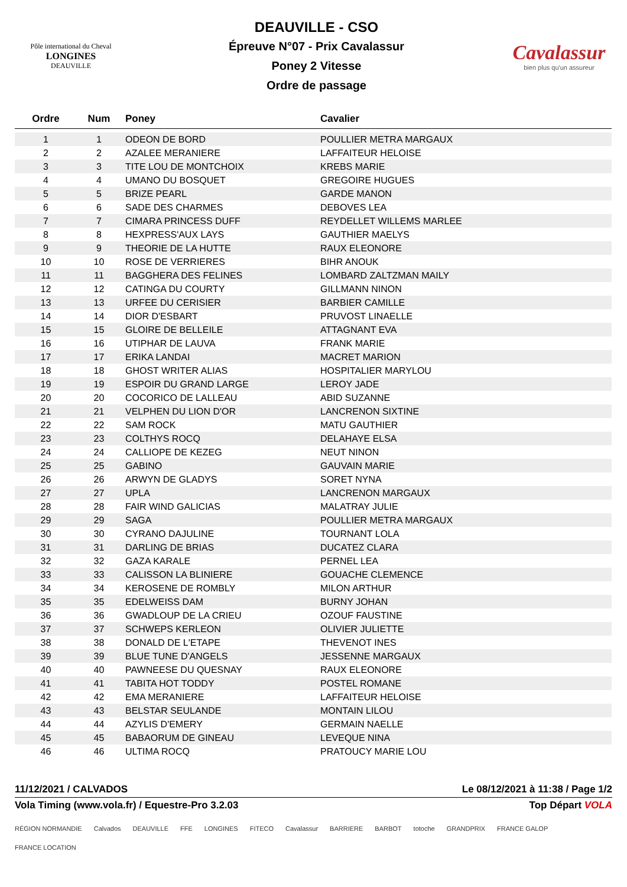Pôle international du Cheval
LONGINES
DEAUVILLE
DEAUVILLE - CSO
Épreuve N°07 - Prix Cavalassur
Poney 2 Vitesse
Ordre de passage
Cavalassur
bien plus qu'un assureur
| Ordre | Num | Poney | Cavalier |
| --- | --- | --- | --- |
| 1 | 1 | ODEON DE BORD | POULLIER METRA MARGAUX |
| 2 | 2 | AZALEE MERANIERE | LAFFAITEUR HELOISE |
| 3 | 3 | TITE LOU DE MONTCHOIX | KREBS MARIE |
| 4 | 4 | UMANO DU BOSQUET | GREGOIRE HUGUES |
| 5 | 5 | BRIZE PEARL | GARDE MANON |
| 6 | 6 | SADE DES CHARMES | DEBOVES LEA |
| 7 | 7 | CIMARA PRINCESS DUFF | REYDELLET WILLEMS MARLEE |
| 8 | 8 | HEXPRESS'AUX LAYS | GAUTHIER MAELYS |
| 9 | 9 | THEORIE DE LA HUTTE | RAUX ELEONORE |
| 10 | 10 | ROSE DE VERRIERES | BIHR ANOUK |
| 11 | 11 | BAGGHERA DES FELINES | LOMBARD ZALTZMAN MAILY |
| 12 | 12 | CATINGA DU COURTY | GILLMANN NINON |
| 13 | 13 | URFEE DU CERISIER | BARBIER CAMILLE |
| 14 | 14 | DIOR D'ESBART | PRUVOST LINAELLE |
| 15 | 15 | GLOIRE DE BELLEILE | ATTAGNANT EVA |
| 16 | 16 | UTIPHAR DE LAUVA | FRANK MARIE |
| 17 | 17 | ERIKA LANDAI | MACRET MARION |
| 18 | 18 | GHOST WRITER ALIAS | HOSPITALIER MARYLOU |
| 19 | 19 | ESPOIR DU GRAND LARGE | LEROY JADE |
| 20 | 20 | COCORICO DE LALLEAU | ABID SUZANNE |
| 21 | 21 | VELPHEN DU LION D'OR | LANCRENON SIXTINE |
| 22 | 22 | SAM ROCK | MATU GAUTHIER |
| 23 | 23 | COLTHYS ROCQ | DELAHAYE ELSA |
| 24 | 24 | CALLIOPE DE KEZEG | NEUT NINON |
| 25 | 25 | GABINO | GAUVAIN MARIE |
| 26 | 26 | ARWYN DE GLADYS | SORET NYNA |
| 27 | 27 | UPLA | LANCRENON MARGAUX |
| 28 | 28 | FAIR WIND GALICIAS | MALATRAY JULIE |
| 29 | 29 | SAGA | POULLIER METRA MARGAUX |
| 30 | 30 | CYRANO DAJULINE | TOURNANT LOLA |
| 31 | 31 | DARLING DE BRIAS | DUCATEZ CLARA |
| 32 | 32 | GAZA KARALE | PERNEL LEA |
| 33 | 33 | CALISSON LA BLINIERE | GOUACHE CLEMENCE |
| 34 | 34 | KEROSENE DE ROMBLY | MILON ARTHUR |
| 35 | 35 | EDELWEISS DAM | BURNY JOHAN |
| 36 | 36 | GWADLOUP DE LA CRIEU | OZOUF FAUSTINE |
| 37 | 37 | SCHWEPS KERLEON | OLIVIER JULIETTE |
| 38 | 38 | DONALD DE L'ETAPE | THEVENOT INES |
| 39 | 39 | BLUE TUNE D'ANGELS | JESSENNE MARGAUX |
| 40 | 40 | PAWNEESE DU QUESNAY | RAUX ELEONORE |
| 41 | 41 | TABITA HOT TODDY | POSTEL ROMANE |
| 42 | 42 | EMA MERANIERE | LAFFAITEUR HELOISE |
| 43 | 43 | BELSTAR SEULANDE | MONTAIN LILOU |
| 44 | 44 | AZYLIS D'EMERY | GERMAIN NAELLE |
| 45 | 45 | BABAORUM DE GINEAU | LEVEQUE NINA |
| 46 | 46 | ULTIMA ROCQ | PRATOUCY MARIE LOU |
11/12/2021 / CALVADOS Le 08/12/2021 à 11:38 / Page 1/2
Vola Timing (www.vola.fr) / Equestre-Pro 3.2.03 Top Départ VOLA
RÉGION NORMANDIE Calvados DEAUVILLE FFE LONGINES FITECO Cavalassur BARRIERE BARBOT totoche GRANDPRIX FRANCE GALOP FRANCE LOCATION